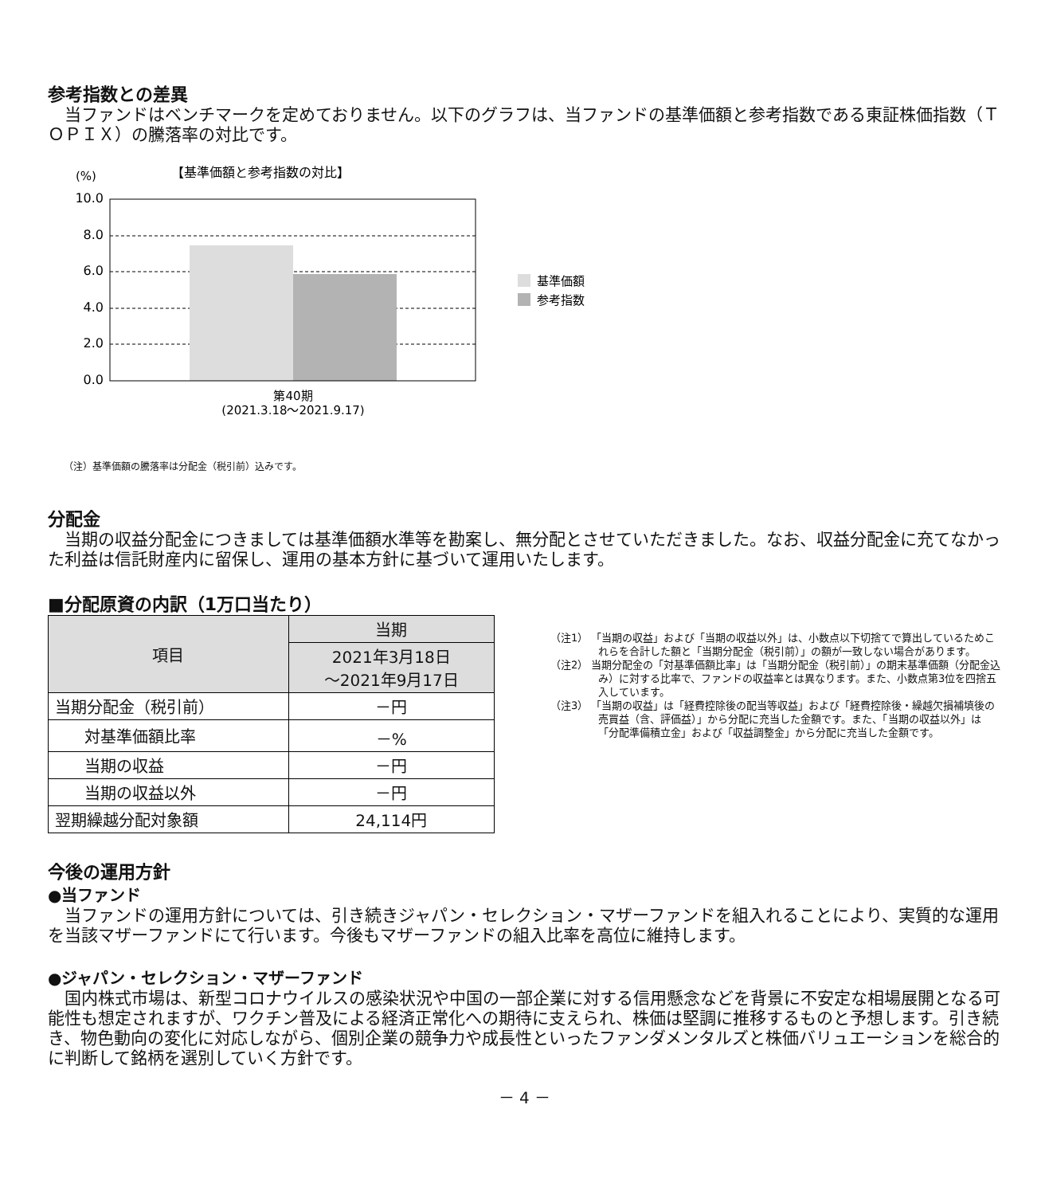参考指数との差異
当ファンドはベンチマークを定めておりません。以下のグラフは、当ファンドの基準価額と参考指数である東証株価指数（ＴＯＰＩＸ）の騰落率の対比です。
【基準価額と参考指数の対比】
(%)
10.0
8.0
6.0
4.0
2.0
0.0
第40期
(2021.3.18～2021.9.17)
基準価額
参考指数
（注）基準価額の騰落率は分配金（税引前）込みです。
分配金
当期の収益分配金につきましては基準価額水準等を勘案し、無分配とさせていただきました。なお、収益分配金に充てなかった利益は信託財産内に留保し、運用の基本方針に基づいて運用いたします。
■分配原資の内訳（1万口当たり）
| 項目 | 当期 |
| --- | --- |
| | 2021年3月18日 ～2021年9月17日 |
| 当期分配金（税引前） | －円 |
| 対基準価額比率 | －% |
| 当期の収益 | －円 |
| 当期の収益以外 | －円 |
| 翌期繰越分配対象額 | 24,114円 |
（注1） 「当期の収益」および「当期の収益以外」は、小数点以下切捨てで算出しているためこれらを合計した額と「当期分配金（税引前）」の額が一致しない場合があります。
（注2） 当期分配金の「対基準価額比率」は「当期分配金（税引前）」の期末基準価額（分配金込み）に対する比率で、ファンドの収益率とは異なります。また、小数点第3位を四捨五入しています。
（注3） 「当期の収益」は「経費控除後の配当等収益」および「経費控除後・繰越欠損補填後の売買益（含、評価益）」から分配に充当した金額です。また、「当期の収益以外」は「分配準備積立金」および「収益調整金」から分配に充当した金額です。
今後の運用方針
●当ファンド
当ファンドの運用方針については、引き続きジャパン・セレクション・マザーファンドを組入れることにより、実質的な運用を当該マザーファンドにて行います。今後もマザーファンドの組入比率を高位に維持します。
●ジャパン・セレクション・マザーファンド
国内株式市場は、新型コロナウイルスの感染状況や中国の一部企業に対する信用懸念などを背景に不安定な相場展開となる可能性も想定されますが、ワクチン普及による経済正常化への期待に支えられ、株価は堅調に推移するものと予想します。引き続き、物色動向の変化に対応しながら、個別企業の競争力や成長性といったファンダメンタルズと株価バリュエーションを総合的に判断して銘柄を選別していく方針です。
－ 4 －